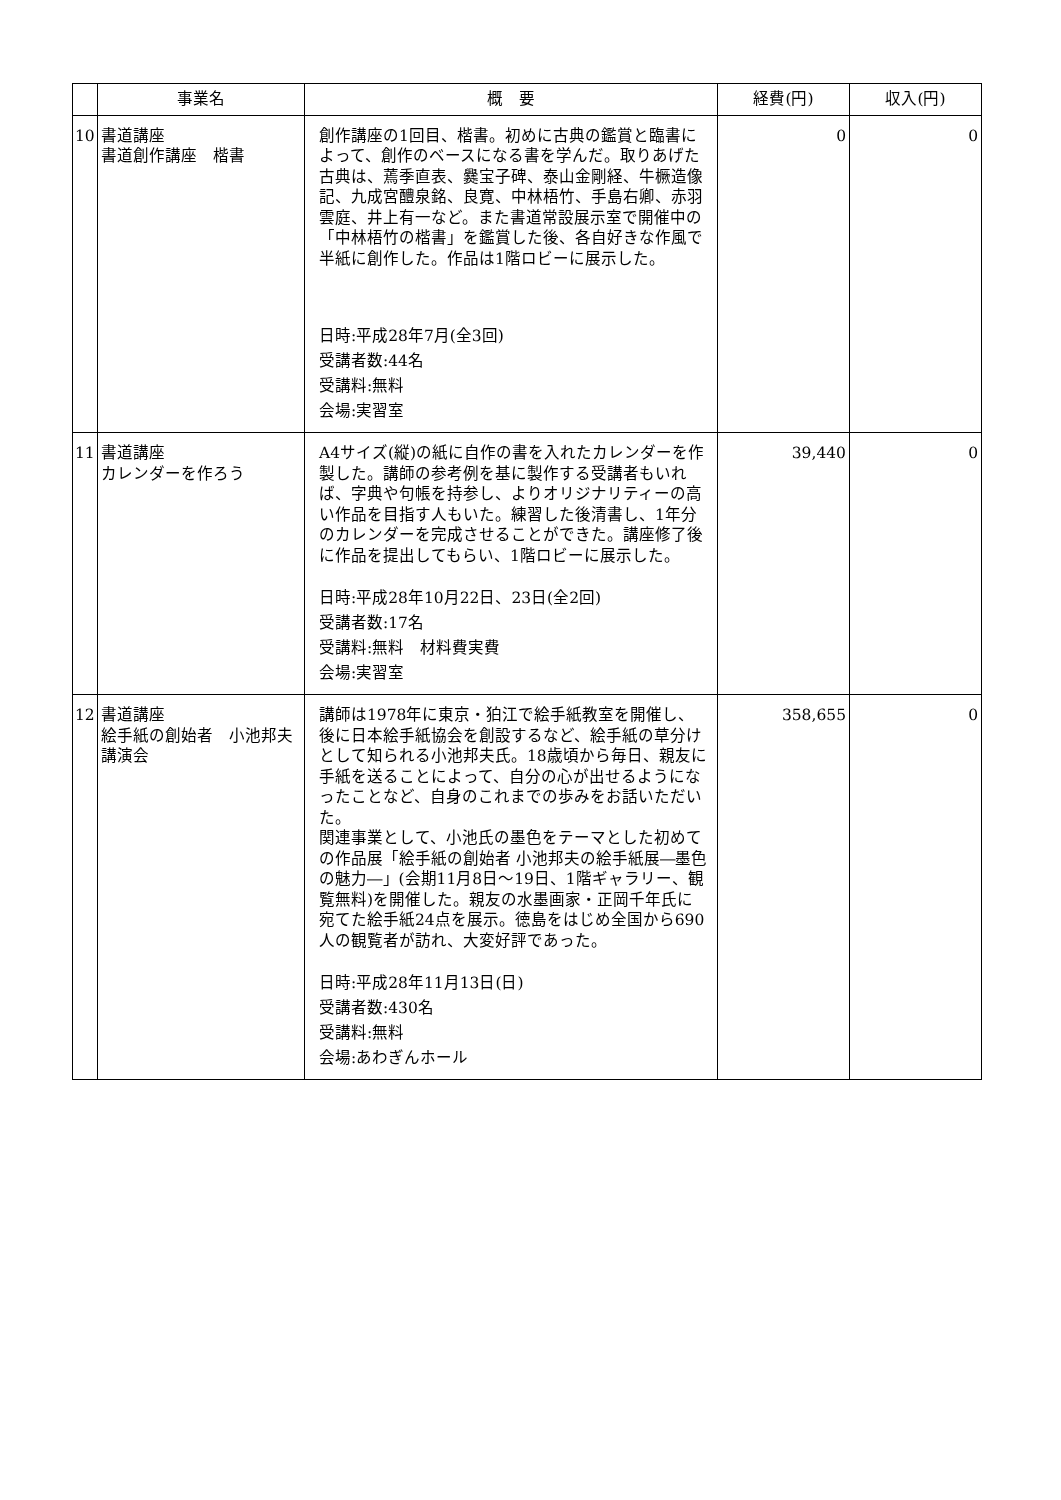| | 事業名 | 概 要 | 経費(円) | 収入(円) |
| --- | --- | --- | --- | --- |
| 10 | 書道講座 書道創作講座 楷書 | 創作講座の1回目、楷書。初めに古典の鑑賞と臨書によって、創作のベースになる書を学んだ。取りあげた古典は、蔫季直表、爨宝子碑、泰山金剛経、牛橛造像記、九成宮醴泉銘、良寛、中林梧竹、手島右卿、赤羽雲庭、井上有一など。また書道常設展示室で開催中の「中林梧竹の楷書」を鑑賞した後、各自好きな作風で半紙に創作した。作品は1階ロビーに展示した。 日時:平成28年7月(全3回) 受講者数:44名 受講料:無料 会場:実習室 | 0 | 0 |
| 11 | 書道講座 カレンダーを作ろう | A4サイズ(縦)の紙に自作の書を入れたカレンダーを作製した。講師の参考例を基に製作する受講者もいれば、字典や句帳を持参し、よりオリジナリティーの高い作品を目指す人もいた。練習した後清書し、1年分のカレンダーを完成させることができた。講座修了後に作品を提出してもらい、1階ロビーに展示した。 日時:平成28年10月22日、23日(全2回) 受講者数:17名 受講料:無料 材料費実費 会場:実習室 | 39,440 | 0 |
| 12 | 書道講座 絵手紙の創始者 小池邦夫講演会 | 講師は1978年に東京・狛江で絵手紙教室を開催し、後に日本絵手紙協会を創設するなど、絵手紙の草分けとして知られる小池邦夫氏。18歳頃から毎日、親友に手紙を送ることによって、自分の心が出せるようになったことなど、自身のこれまでの歩みをお話いただいた。 関連事業として、小池氏の墨色をテーマとした初めての作品展「絵手紙の創始者 小池邦夫の絵手紙展―墨色の魅力―」(会期11月8日～19日、1階ギャラリー、観覧無料)を開催した。親友の水墨画家・正岡千年氏に宛てた絵手紙24点を展示。徳島をはじめ全国から690人の観覧者が訪れ、大変好評であった。 日時:平成28年11月13日(日) 受講者数:430名 受講料:無料 会場:あわぎんホール | 358,655 | 0 |